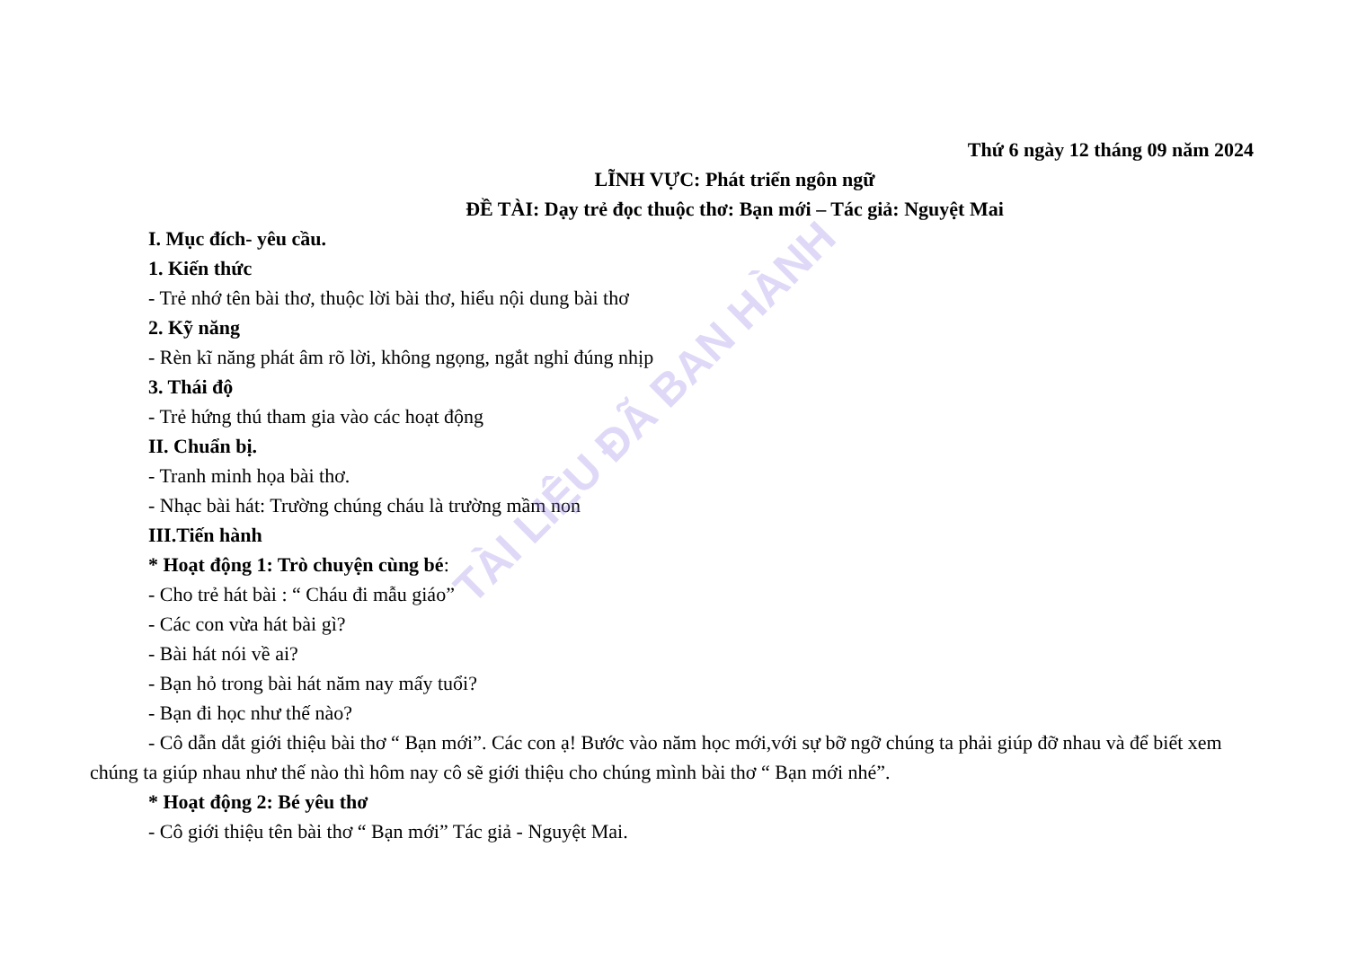TÀI LIỆU ĐÃ BAN HÀNH
Thứ 6 ngày 12 tháng 09 năm 2024
LĨNH VỰC: Phát triển ngôn ngữ
ĐỀ TÀI: Dạy trẻ đọc thuộc thơ: Bạn mới – Tác giả: Nguyệt Mai
I. Mục đích- yêu cầu.
1. Kiến thức
- Trẻ nhớ tên bài thơ, thuộc lời bài thơ, hiểu nội dung bài thơ
2. Kỹ năng
- Rèn kĩ năng phát âm rõ lời, không ngọng, ngắt nghỉ đúng nhịp
3. Thái độ
- Trẻ hứng thú tham gia vào các hoạt động
II. Chuẩn bị.
- Tranh minh họa bài thơ.
- Nhạc bài hát: Trường chúng cháu là trường mầm non
III.Tiến hành
* Hoạt động 1: Trò chuyện cùng bé:
- Cho trẻ hát bài : “ Cháu đi mẫu giáo”
- Các con vừa hát bài gì?
- Bài hát nói về ai?
- Bạn hỏ trong bài hát năm nay mấy tuổi?
- Bạn đi học như thế nào?
- Cô dẫn dắt giới thiệu bài thơ “ Bạn mới”. Các con ạ! Bước vào năm học mới,với sự bỡ ngỡ chúng ta phải giúp đỡ nhau và để biết xem chúng ta giúp nhau như thế nào thì hôm nay cô sẽ giới thiệu cho chúng mình bài thơ “ Bạn mới nhé”.
* Hoạt động 2: Bé yêu thơ
- Cô giới thiệu tên bài thơ “ Bạn mới” Tác giả - Nguyệt Mai.